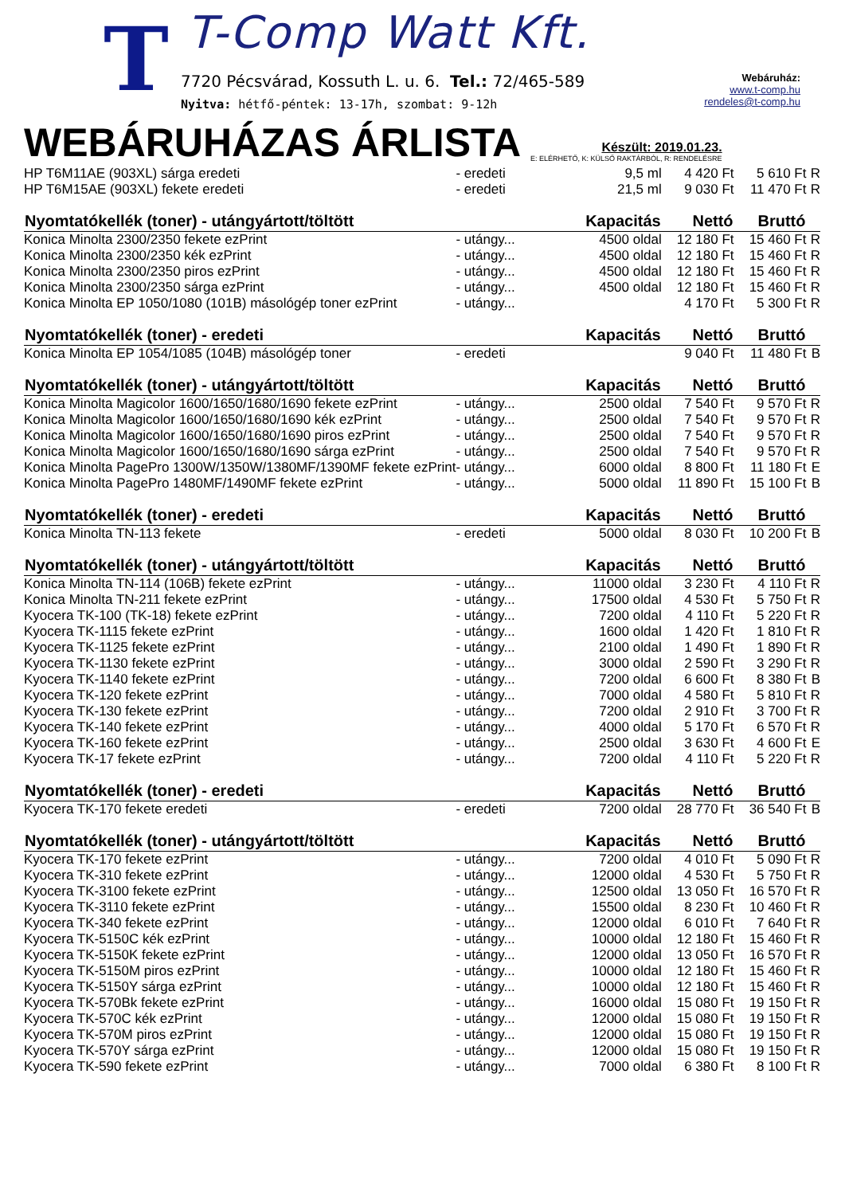T T-Comp Watt Kft.
7720 Pécsvárad, Kossuth L. u. 6. Tel.: 72/465-589
Nyitva: hétfő-péntek: 13-17h, szombat: 9-12h
Webáruház:
www.t-comp.hu
rendeles@t-comp.hu
WEBÁRUHÁZAS ÁRLISTA
Készült: 2019.01.23.
E: ELÉRHETŐ, K: KÜLSŐ RAKTÁRBÓL, R: RENDELÉSRE
| HP T6M11AE (903XL) sárga eredeti | - eredeti | 9,5 ml | 4 420 Ft | 5 610 Ft | R |
| HP T6M15AE (903XL) fekete eredeti | - eredeti | 21,5 ml | 9 030 Ft | 11 470 Ft | R |
| Nyomtatókellék (toner) - utángyártott/töltött | | Kapacitás | Nettó | Bruttó | |
| Konica Minolta 2300/2350 fekete ezPrint | - utángy... | 4500 oldal | 12 180 Ft | 15 460 Ft | R |
| Konica Minolta 2300/2350 kék ezPrint | - utángy... | 4500 oldal | 12 180 Ft | 15 460 Ft | R |
| Konica Minolta 2300/2350 piros ezPrint | - utángy... | 4500 oldal | 12 180 Ft | 15 460 Ft | R |
| Konica Minolta 2300/2350 sárga ezPrint | - utángy... | 4500 oldal | 12 180 Ft | 15 460 Ft | R |
| Konica Minolta EP 1050/1080 (101B) másológép toner ezPrint | - utángy... | | 4 170 Ft | 5 300 Ft | R |
| Nyomtatókellék (toner) - eredeti | | Kapacitás | Nettó | Bruttó | |
| Konica Minolta EP 1054/1085 (104B) másológép toner | - eredeti | | 9 040 Ft | 11 480 Ft | B |
| Nyomtatókellék (toner) - utángyártott/töltött | | Kapacitás | Nettó | Bruttó | |
| Konica Minolta Magicolor 1600/1650/1680/1690 fekete ezPrint | - utángy... | 2500 oldal | 7 540 Ft | 9 570 Ft | R |
| Konica Minolta Magicolor 1600/1650/1680/1690 kék ezPrint | - utángy... | 2500 oldal | 7 540 Ft | 9 570 Ft | R |
| Konica Minolta Magicolor 1600/1650/1680/1690 piros ezPrint | - utángy... | 2500 oldal | 7 540 Ft | 9 570 Ft | R |
| Konica Minolta Magicolor 1600/1650/1680/1690 sárga ezPrint | - utángy... | 2500 oldal | 7 540 Ft | 9 570 Ft | R |
| Konica Minolta PagePro 1300W/1350W/1380MF/1390MF fekete ezPrint | - utángy... | 6000 oldal | 8 800 Ft | 11 180 Ft | E |
| Konica Minolta PagePro 1480MF/1490MF fekete ezPrint | - utángy... | 5000 oldal | 11 890 Ft | 15 100 Ft | B |
| Nyomtatókellék (toner) - eredeti | | Kapacitás | Nettó | Bruttó | |
| Konica Minolta TN-113 fekete | - eredeti | 5000 oldal | 8 030 Ft | 10 200 Ft | B |
| Nyomtatókellék (toner) - utángyártott/töltött | | Kapacitás | Nettó | Bruttó | |
| Konica Minolta TN-114 (106B) fekete ezPrint | - utángy... | 11000 oldal | 3 230 Ft | 4 110 Ft | R |
| Konica Minolta TN-211 fekete ezPrint | - utángy... | 17500 oldal | 4 530 Ft | 5 750 Ft | R |
| Kyocera TK-100 (TK-18) fekete ezPrint | - utángy... | 7200 oldal | 4 110 Ft | 5 220 Ft | R |
| Kyocera TK-1115 fekete ezPrint | - utángy... | 1600 oldal | 1 420 Ft | 1 810 Ft | R |
| Kyocera TK-1125 fekete ezPrint | - utángy... | 2100 oldal | 1 490 Ft | 1 890 Ft | R |
| Kyocera TK-1130 fekete ezPrint | - utángy... | 3000 oldal | 2 590 Ft | 3 290 Ft | R |
| Kyocera TK-1140 fekete ezPrint | - utángy... | 7200 oldal | 6 600 Ft | 8 380 Ft | B |
| Kyocera TK-120 fekete ezPrint | - utángy... | 7000 oldal | 4 580 Ft | 5 810 Ft | R |
| Kyocera TK-130 fekete ezPrint | - utángy... | 7200 oldal | 2 910 Ft | 3 700 Ft | R |
| Kyocera TK-140 fekete ezPrint | - utángy... | 4000 oldal | 5 170 Ft | 6 570 Ft | R |
| Kyocera TK-160 fekete ezPrint | - utángy... | 2500 oldal | 3 630 Ft | 4 600 Ft | E |
| Kyocera TK-17 fekete ezPrint | - utángy... | 7200 oldal | 4 110 Ft | 5 220 Ft | R |
| Nyomtatókellék (toner) - eredeti | | Kapacitás | Nettó | Bruttó | |
| Kyocera TK-170 fekete eredeti | - eredeti | 7200 oldal | 28 770 Ft | 36 540 Ft | B |
| Nyomtatókellék (toner) - utángyártott/töltött | | Kapacitás | Nettó | Bruttó | |
| Kyocera TK-170 fekete ezPrint | - utángy... | 7200 oldal | 4 010 Ft | 5 090 Ft | R |
| Kyocera TK-310 fekete ezPrint | - utángy... | 12000 oldal | 4 530 Ft | 5 750 Ft | R |
| Kyocera TK-3100 fekete ezPrint | - utángy... | 12500 oldal | 13 050 Ft | 16 570 Ft | R |
| Kyocera TK-3110 fekete ezPrint | - utángy... | 15500 oldal | 8 230 Ft | 10 460 Ft | R |
| Kyocera TK-340 fekete ezPrint | - utángy... | 12000 oldal | 6 010 Ft | 7 640 Ft | R |
| Kyocera TK-5150C kék ezPrint | - utángy... | 10000 oldal | 12 180 Ft | 15 460 Ft | R |
| Kyocera TK-5150K fekete ezPrint | - utángy... | 12000 oldal | 13 050 Ft | 16 570 Ft | R |
| Kyocera TK-5150M piros ezPrint | - utángy... | 10000 oldal | 12 180 Ft | 15 460 Ft | R |
| Kyocera TK-5150Y sárga ezPrint | - utángy... | 10000 oldal | 12 180 Ft | 15 460 Ft | R |
| Kyocera TK-570Bk fekete ezPrint | - utángy... | 16000 oldal | 15 080 Ft | 19 150 Ft | R |
| Kyocera TK-570C kék ezPrint | - utángy... | 12000 oldal | 15 080 Ft | 19 150 Ft | R |
| Kyocera TK-570M piros ezPrint | - utángy... | 12000 oldal | 15 080 Ft | 19 150 Ft | R |
| Kyocera TK-570Y sárga ezPrint | - utángy... | 12000 oldal | 15 080 Ft | 19 150 Ft | R |
| Kyocera TK-590 fekete ezPrint | - utángy... | 7000 oldal | 6 380 Ft | 8 100 Ft | R |